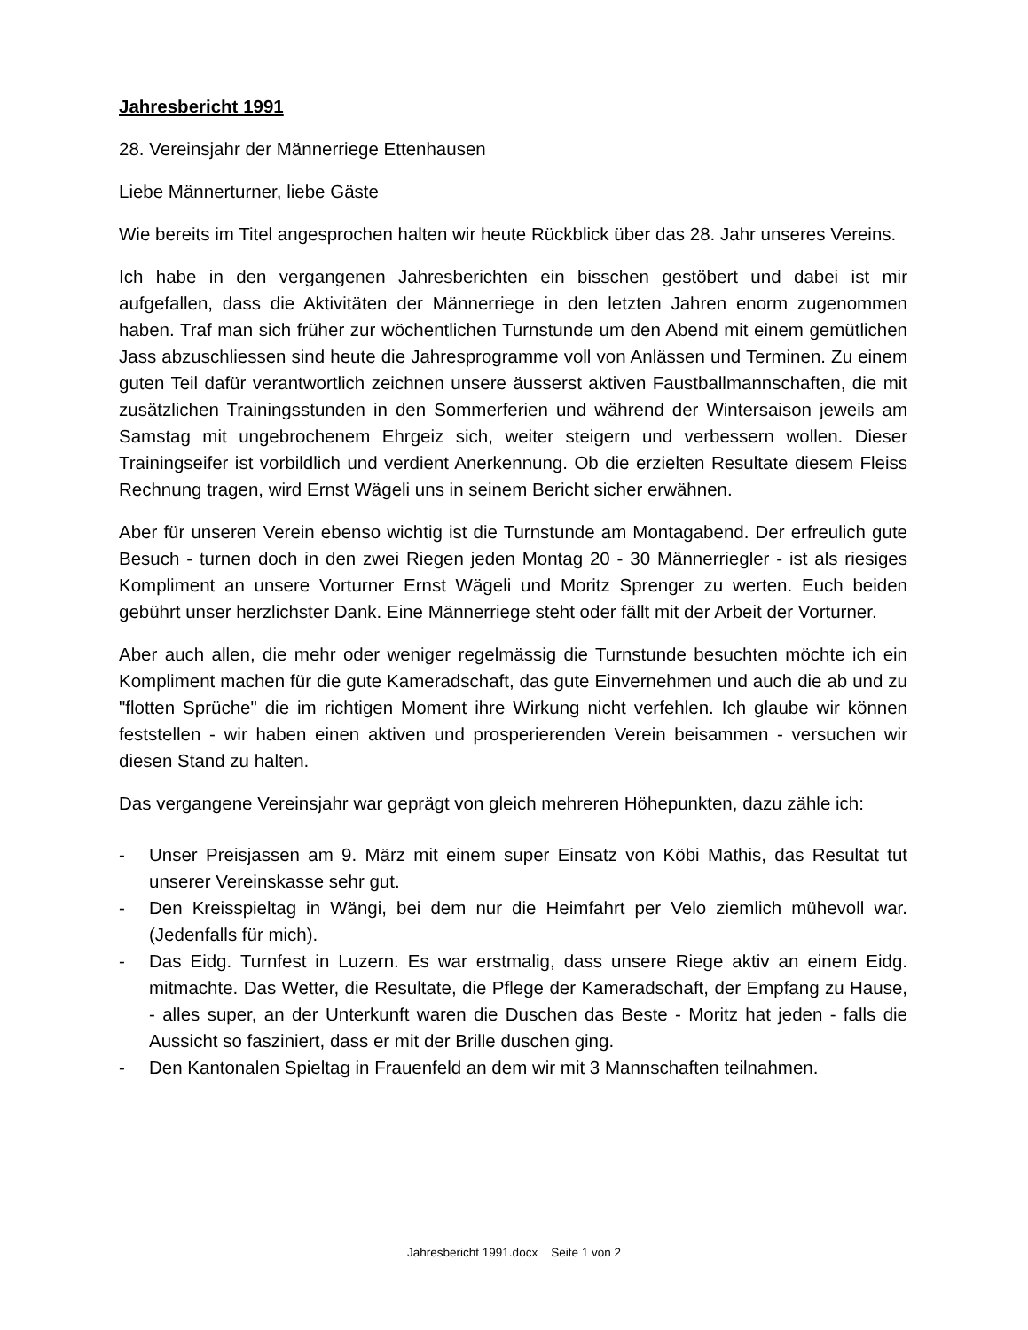Jahresbericht 1991
28. Vereinsjahr der Männerriege Ettenhausen
Liebe Männerturner, liebe Gäste
Wie bereits im Titel angesprochen halten wir heute Rückblick über das 28. Jahr unseres Vereins.
Ich habe in den vergangenen Jahresberichten ein bisschen gestöbert und dabei ist mir aufgefallen, dass die Aktivitäten der Männerriege in den letzten Jahren enorm zugenommen haben. Traf man sich früher zur wöchentlichen Turnstunde um den Abend mit einem gemütlichen Jass abzuschliessen sind heute die Jahresprogramme voll von Anlässen und Terminen. Zu einem guten Teil dafür verantwortlich zeichnen unsere äusserst aktiven Faustballmannschaften, die mit zusätzlichen Trainingsstunden in den Sommerferien und während der Wintersaison jeweils am Samstag mit ungebrochenem Ehrgeiz sich, weiter steigern und verbessern wollen. Dieser Trainingseifer ist vorbildlich und verdient Anerkennung. Ob die erzielten Resultate diesem Fleiss Rechnung tragen, wird Ernst Wägeli uns in seinem Bericht sicher erwähnen.
Aber für unseren Verein ebenso wichtig ist die Turnstunde am Montagabend. Der erfreulich gute Besuch - turnen doch in den zwei Riegen jeden Montag 20 - 30 Männerriegler - ist als riesiges Kompliment an unsere Vorturner Ernst Wägeli und Moritz Sprenger zu werten. Euch beiden gebührt unser herzlichster Dank. Eine Männerriege steht oder fällt mit der Arbeit der Vorturner.
Aber auch allen, die mehr oder weniger regelmässig die Turnstunde besuchten möchte ich ein Kompliment machen für die gute Kameradschaft, das gute Einvernehmen und auch die ab und zu "flotten Sprüche" die im richtigen Moment ihre Wirkung nicht verfehlen. Ich glaube wir können feststellen - wir haben einen aktiven und prosperierenden Verein beisammen - versuchen wir diesen Stand zu halten.
Das vergangene Vereinsjahr war geprägt von gleich mehreren Höhepunkten, dazu zähle ich:
- Unser Preisjassen am 9. März mit einem super Einsatz von Köbi Mathis, das Resultat tut unserer Vereinskasse sehr gut.
- Den Kreisspieltag in Wängi, bei dem nur die Heimfahrt per Velo ziemlich mühevoll war. (Jedenfalls für mich).
- Das Eidg. Turnfest in Luzern. Es war erstmalig, dass unsere Riege aktiv an einem Eidg. mitmachte. Das Wetter, die Resultate, die Pflege der Kameradschaft, der Empfang zu Hause, - alles super, an der Unterkunft waren die Duschen das Beste - Moritz hat jeden - falls die Aussicht so fasziniert, dass er mit der Brille duschen ging.
- Den Kantonalen Spieltag in Frauenfeld an dem wir mit 3 Mannschaften teilnahmen.
Jahresbericht 1991.docx Seite 1 von 2